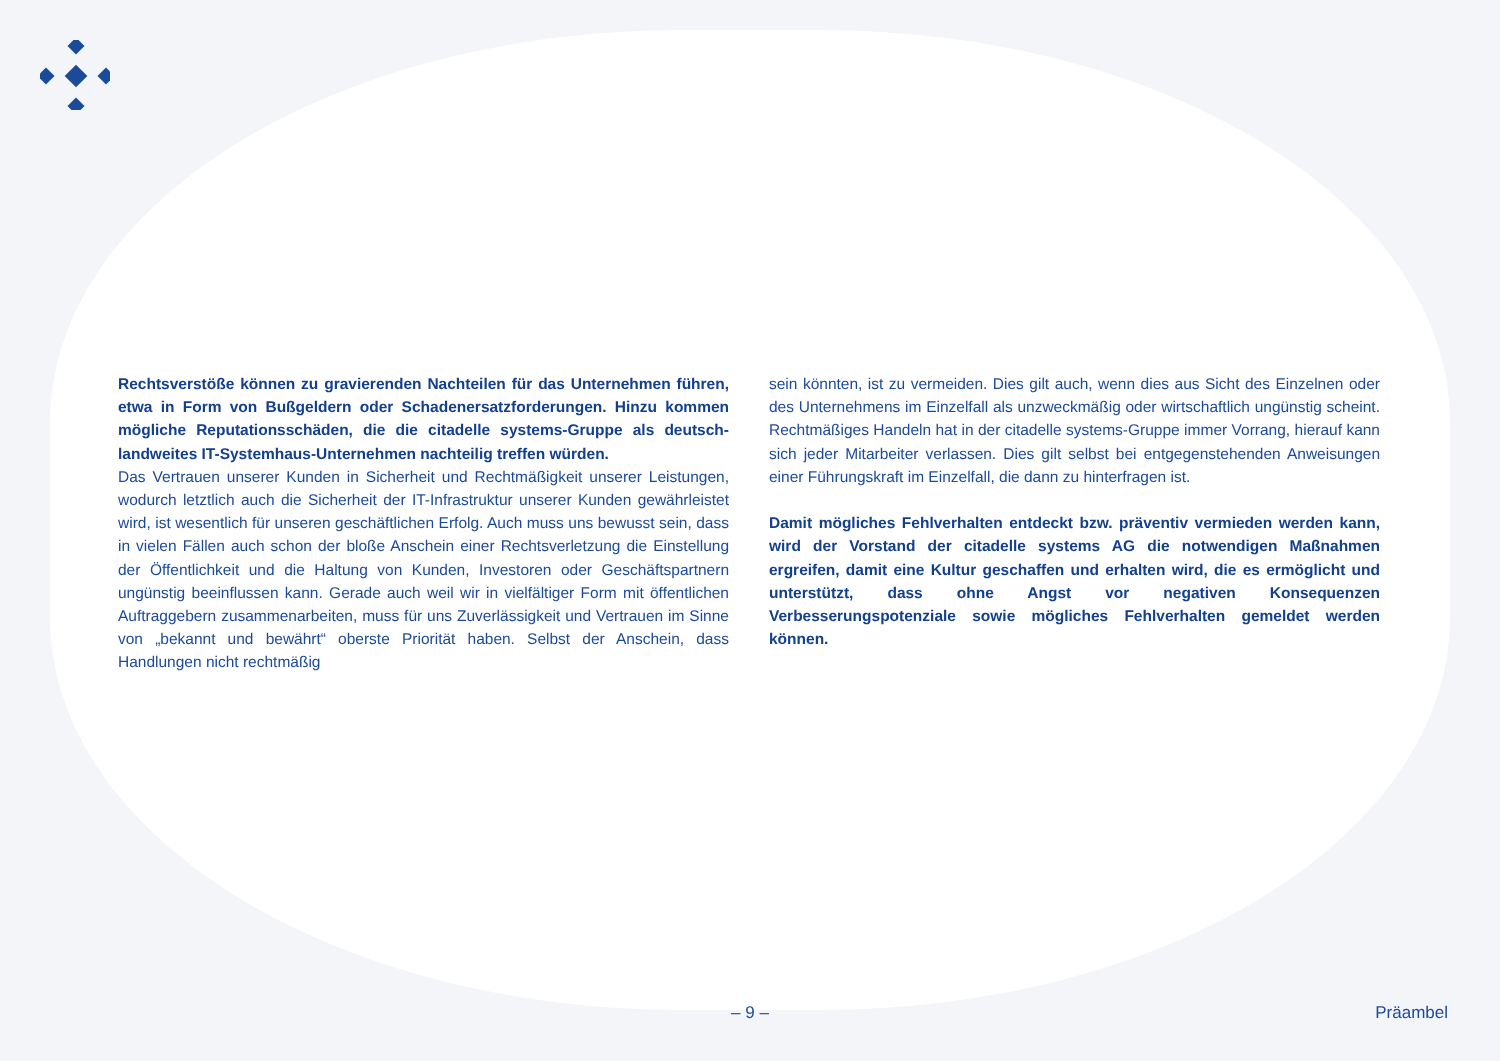Rechtsverstöße können zu gravierenden Nachteilen für das Unternehmen führen, etwa in Form von Bußgeldern oder Schadenersatzforderungen. Hinzu kommen mögliche Reputationsschäden, die die citadelle systems-Gruppe als deutsch-landweites IT-Systemhaus-Unternehmen nachteilig treffen würden.
Das Vertrauen unserer Kunden in Sicherheit und Rechtmäßigkeit unserer Leistungen, wodurch letztlich auch die Sicherheit der IT-Infrastruktur unserer Kunden gewährleistet wird, ist wesentlich für unseren geschäftlichen Erfolg. Auch muss uns bewusst sein, dass in vielen Fällen auch schon der bloße Anschein einer Rechtsverletzung die Einstellung der Öffentlichkeit und die Haltung von Kunden, Investoren oder Geschäftspartnern ungünstig beeinflussen kann. Gerade auch weil wir in vielfältiger Form mit öffentlichen Auftraggebern zusammenarbeiten, muss für uns Zuverlässigkeit und Vertrauen im Sinne von „bekannt und bewährt“ oberste Priorität haben. Selbst der Anschein, dass Handlungen nicht rechtmäßig
sein könnten, ist zu vermeiden. Dies gilt auch, wenn dies aus Sicht des Einzelnen oder des Unternehmens im Einzelfall als unzweckmäßig oder wirtschaftlich ungünstig scheint. Rechtmäßiges Handeln hat in der citadelle systems-Gruppe immer Vorrang, hierauf kann sich jeder Mitarbeiter verlassen. Dies gilt selbst bei entgegenstehenden Anweisungen einer Führungskraft im Einzelfall, die dann zu hinterfragen ist.
Damit mögliches Fehlverhalten entdeckt bzw. präventiv vermieden werden kann, wird der Vorstand der citadelle systems AG die notwendigen Maßnahmen ergreifen, damit eine Kultur geschaffen und erhalten wird, die es ermöglicht und unterstützt, dass ohne Angst vor negativen Konsequenzen Verbesserungspotenziale sowie mögliches Fehlverhalten gemeldet werden können.
– 9 – Präambel